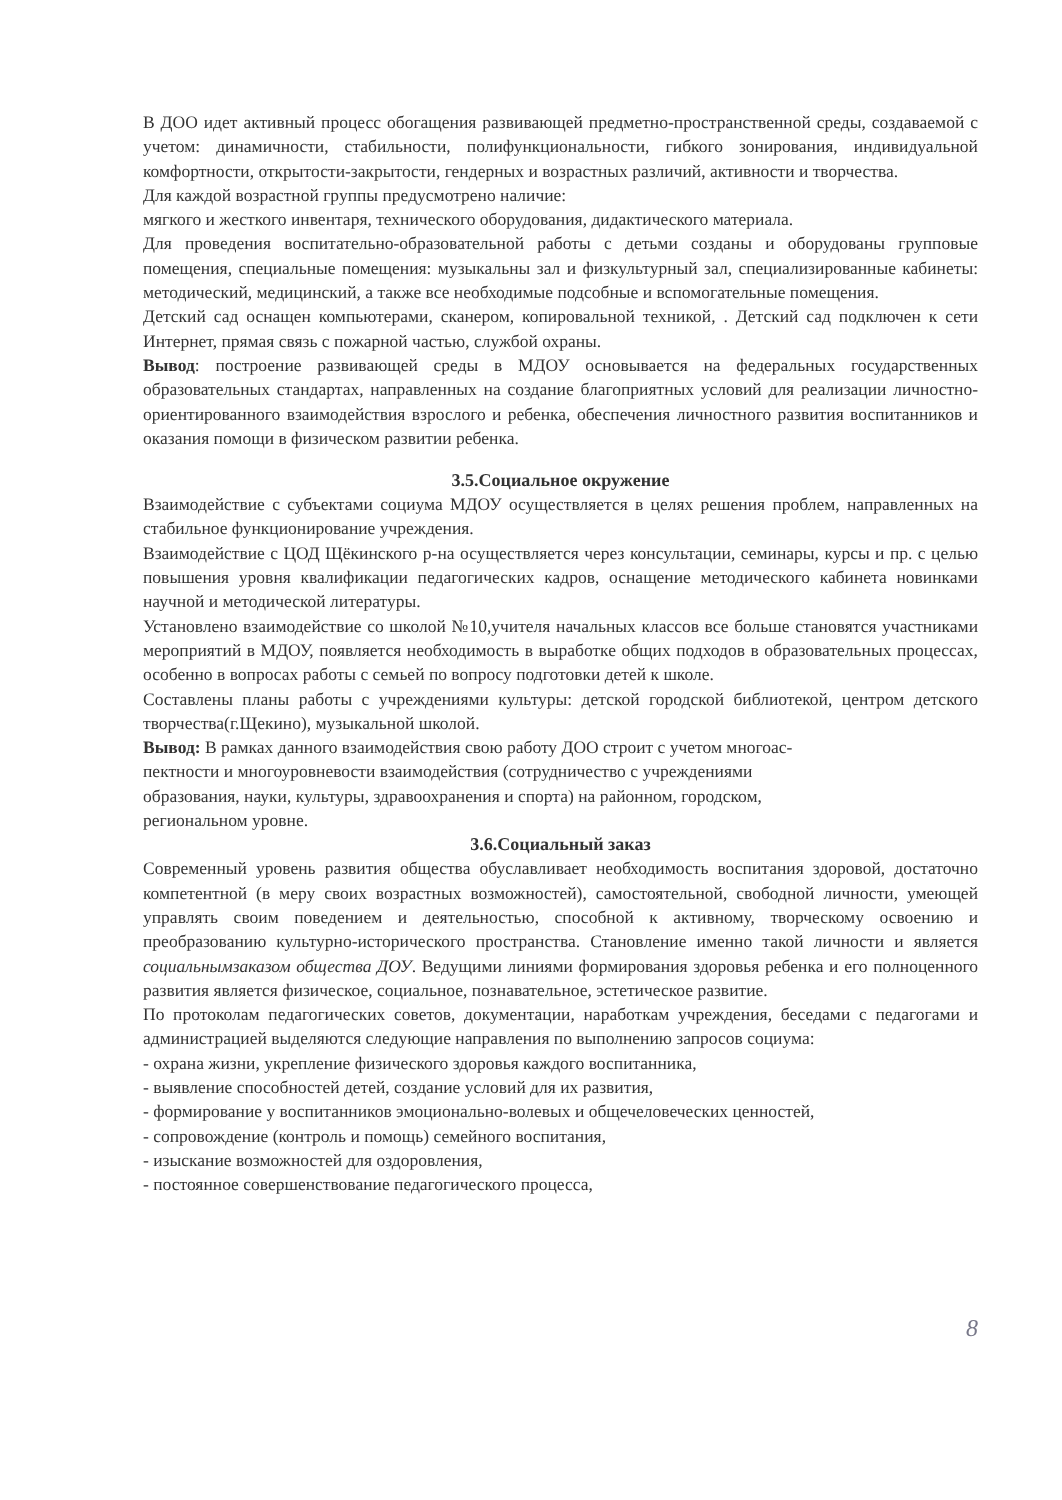В ДОО идет активный процесс обогащения развивающей предметно-пространственной среды, создаваемой с учетом: динамичности, стабильности, полифункциональности, гибкого зонирования, индивидуальной комфортности, открытости-закрытости, гендерных и возрастных различий, активности и творчества.
Для каждой возрастной группы предусмотрено наличие:
мягкого и жесткого инвентаря, технического оборудования, дидактического материала.
Для проведения воспитательно-образовательной работы с детьми созданы и оборудованы групповые помещения, специальные помещения: музыкальны зал и физкультурный зал, специализированные кабинеты: методический, медицинский, а также все необходимые подсобные и вспомогательные помещения.
Детский сад оснащен компьютерами, сканером, копировальной техникой, . Детский сад подключен к сети Интернет, прямая связь с пожарной частью, службой охраны.
Вывод: построение развивающей среды в МДОУ основывается на федеральных государственных образовательных стандартах, направленных на создание благоприятных условий для реализации личностно-ориентированного взаимодействия взрослого и ребенка, обеспечения личностного развития воспитанников и оказания помощи в физическом развитии ребенка.
3.5.Социальное окружение
Взаимодействие с субъектами социума МДОУ осуществляется в целях решения проблем, направленных на стабильное функционирование учреждения.
Взаимодействие с ЦОД Щёкинского р-на осуществляется через консультации, семинары, курсы и пр. с целью повышения уровня квалификации педагогических кадров, оснащение методического кабинета новинками научной и методической литературы.
Установлено взаимодействие со школой №10,учителя начальных классов все больше становятся участниками мероприятий в МДОУ, появляется необходимость в выработке общих подходов в образовательных процессах, особенно в вопросах работы с семьей по вопросу подготовки детей к школе.
Составлены планы работы с учреждениями культуры: детской городской библиотекой, центром детского творчества(г.Щекино), музыкальной школой.
Вывод: В рамках данного взаимодействия свою работу ДОО строит с учетом многоас-
пектности и многоуровневости взаимодействия (сотрудничество с учреждениями
образования, науки, культуры, здравоохранения и спорта) на районном, городском,
региональном уровне.
3.6.Социальный заказ
Современный уровень развития общества обуславливает необходимость воспитания здоровой, достаточно компетентной (в меру своих возрастных возможностей), самостоятельной, свободной личности, умеющей управлять своим поведением и деятельностью, способной к активному, творческому освоению и преобразованию культурно-исторического пространства. Становление именно такой личности и является социальнымзаказом общества ДОУ. Ведущими линиями формирования здоровья ребенка и его полноценного развития является физическое, социальное, познавательное, эстетическое развитие.
По протоколам педагогических советов, документации, наработкам учреждения, беседами с педагогами и администрацией выделяются следующие направления по выполнению запросов социума:
- охрана жизни, укрепление физического здоровья каждого воспитанника,
- выявление способностей детей, создание условий для их развития,
- формирование у воспитанников эмоционально-волевых и общечеловеческих ценностей,
- сопровождение (контроль и помощь) семейного воспитания,
- изыскание возможностей для оздоровления,
- постоянное совершенствование педагогического процесса,
8